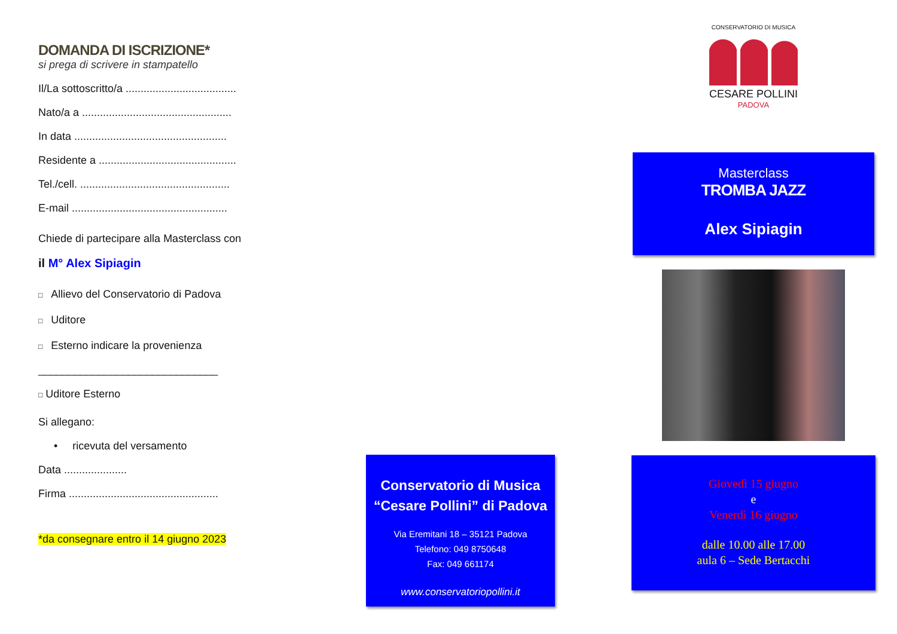DOMANDA DI ISCRIZIONE*
si prega di scrivere in stampatello
Il/La sottoscritto/a .....................................
Nato/a a ..................................................
In data ...................................................
Residente a ..............................................
Tel./cell. ..................................................
E-mail ....................................................
Chiede di partecipare alla Masterclass con
il M° Alex Sipiagin
□ Allievo del Conservatorio di Padova
□ Uditore
□ Esterno indicare la provenienza
______________________________
□ Uditore Esterno
Si allegano:
• ricevuta del versamento
Data .....................
Firma ..................................................
*da consegnare entro il 14 giugno 2023
Conservatorio di Musica
“Cesare Pollini” di Padova
Via Eremitani 18 – 35121 Padova
Telefono: 049 8750648
Fax: 049 661174
www.conservatoriopollini.it
CONSERVATORIO DI MUSICA
CESARE POLLINI
PADOVA
Masterclass
TROMBA JAZZ
Alex Sipiagin
Giovedì 15 giugno
e
Venerdì 16 giugno
dalle 10.00 alle 17.00
aula 6 – Sede Bertacchi